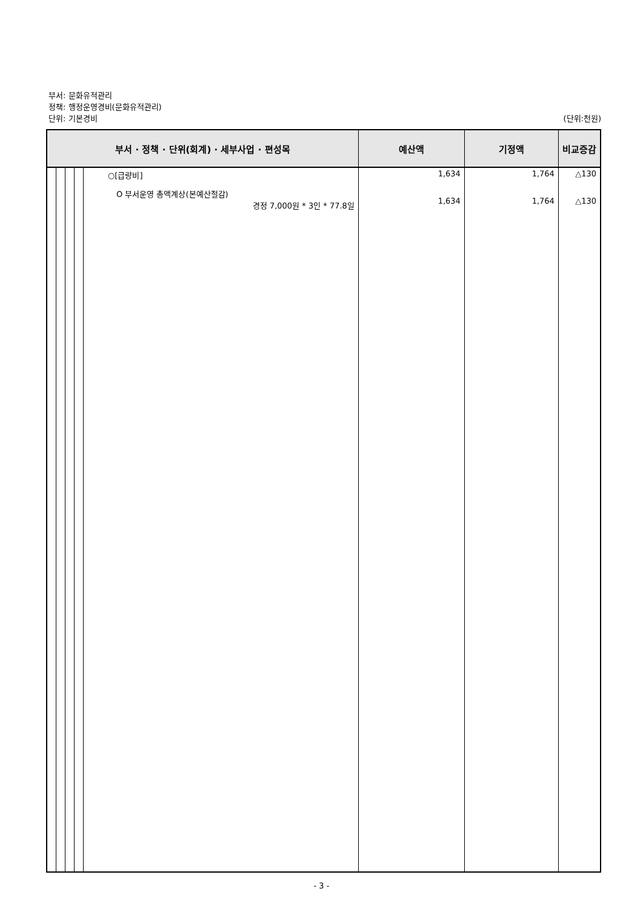부서: 문화유적관리
정책: 행정운영경비(문화유적관리)
단위: 기본경비 (단위:천원)
| 부서 · 정책 · 단위(회계) · 세부사업 · 편성목 | | | | | 예산액 | 기정액 | 비교증감 |
| --- | --- | --- | --- | --- | --- | --- | --- |
| | | | | ○[급량비] O 부서운영 총액계상(본예산절감) 경정 7,000원 * 3인 * 77.8일 | 1,634 1,634 | 1,764 1,764 | △130 △130 |
- 3 -